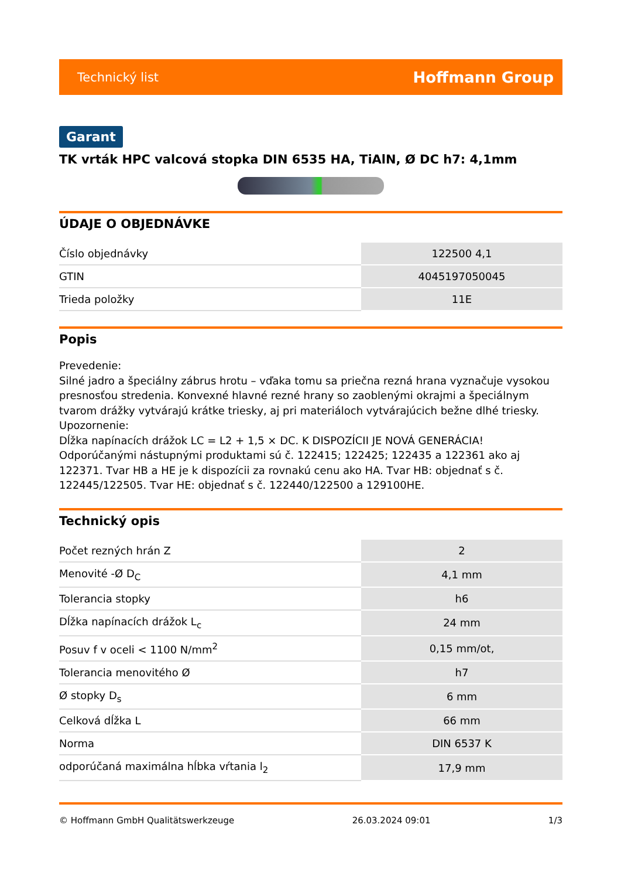Technický list Hoffmann Group
Garant
TK vrták HPC valcová stopka DIN 6535 HA, TiAlN, Ø DC h7: 4,1mm
ÚDAJE O OBJEDNÁVKE
| Číslo objednávky | 122500 4,1 |
| GTIN | 4045197050045 |
| Trieda položky | 11E |
Popis
Prevedenie:
Silné jadro a špeciálny zábrus hrotu – vďaka tomu sa priečna rezná hrana vyznačuje vysokou presnosťou stredenia. Konvexné hlavné rezné hrany so zaoblenými okrajmi a špeciálnym tvarom drážky vytvárajú krátke triesky, aj pri materiáloch vytvárajúcich bežne dlhé triesky.
Upozornenie:
Dĺžka napínacích drážok LC = L2 + 1,5 × DC. K DISPOZÍCII JE NOVÁ GENERÁCIA! Odporúčanými nástupnými produktami sú č. 122415; 122425; 122435 a 122361 ako aj 122371. Tvar HB a HE je k dispozícii za rovnakú cenu ako HA. Tvar HB: objednať s č. 122445/122505. Tvar HE: objednať s č. 122440/122500 a 129100HE.
Technický opis
| Počet rezných hrán Z | 2 |
| Menovité -Ø D<sub>C</sub> | 4,1 mm |
| Tolerancia stopky | h6 |
| Dĺžka napínacích drážok L<sub>c</sub> | 24 mm |
| Posuv f v oceli < 1100 N/mm<sup>2</sup> | 0,15 mm/ot, |
| Tolerancia menovitého Ø | h7 |
| Ø stopky D<sub>s</sub> | 6 mm |
| Celková dĺžka L | 66 mm |
| Norma | DIN 6537 K |
| odporúčaná maximálna hĺbka vŕtania l<sub>2</sub> | 17,9 mm |
© Hoffmann GmbH Qualitätswerkzeuge 26.03.2024 09:01 1/3